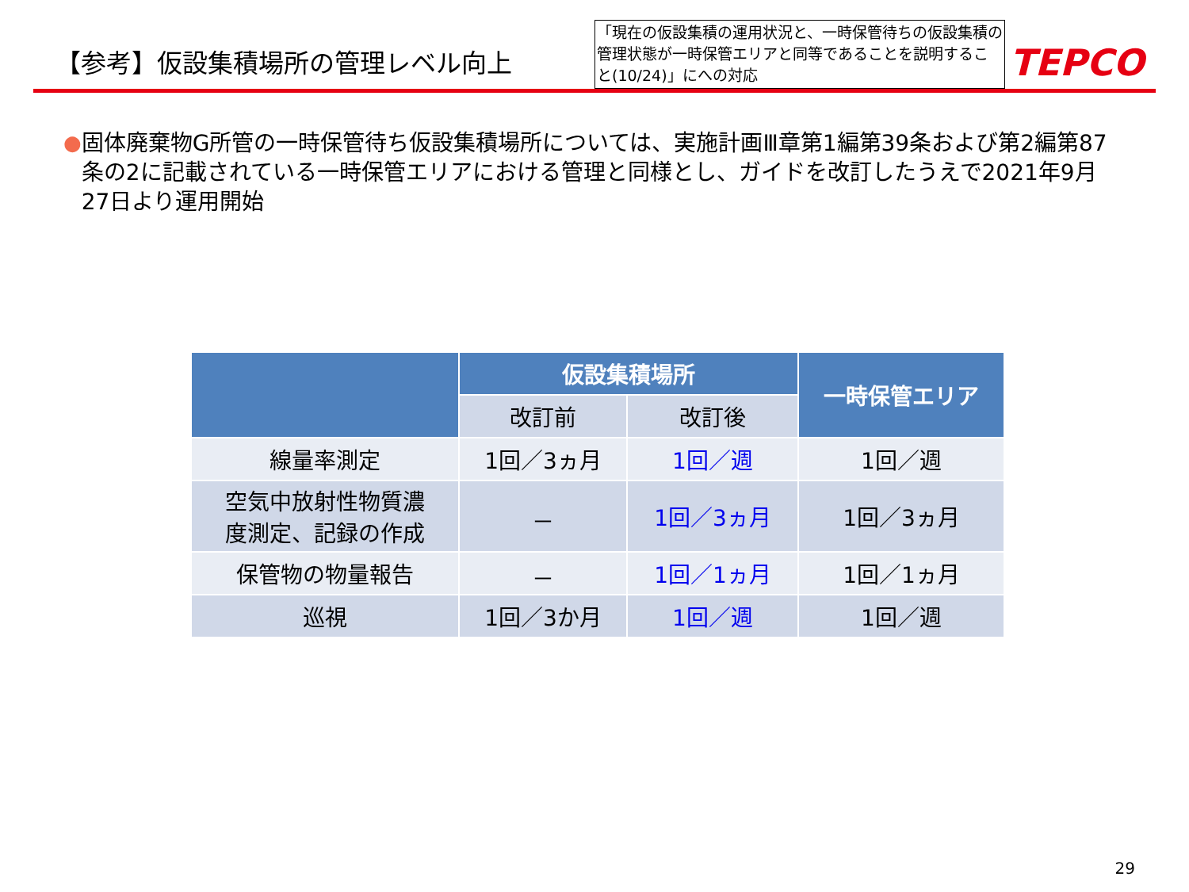【参考】仮設集積場所の管理レベル向上
「現在の仮設集積の運用状況と、一時保管待ちの仮設集積の管理状態が一時保管エリアと同等であることを説明すること(10/24)」にへの対応
TEPCO
● 固体廃棄物G所管の一時保管待ち仮設集積場所については、実施計画Ⅲ章第1編第39条および第2編第87条の2に記載されている一時保管エリアにおける管理と同様とし、ガイドを改訂したうえで2021年9月27日より運用開始
| | 仮設集積場所 | | 一時保管エリア |
| --- | --- | --- | --- |
| | 改訂前 | 改訂後 | |
| 線量率測定 | 1回／3ヵ月 | 1回／週 | 1回／週 |
| 空気中放射性物質濃 度測定、記録の作成 | － | 1回／3ヵ月 | 1回／3ヵ月 |
| 保管物の物量報告 | － | 1回／1ヵ月 | 1回／1ヵ月 |
| 巡視 | 1回／3か月 | 1回／週 | 1回／週 |
29